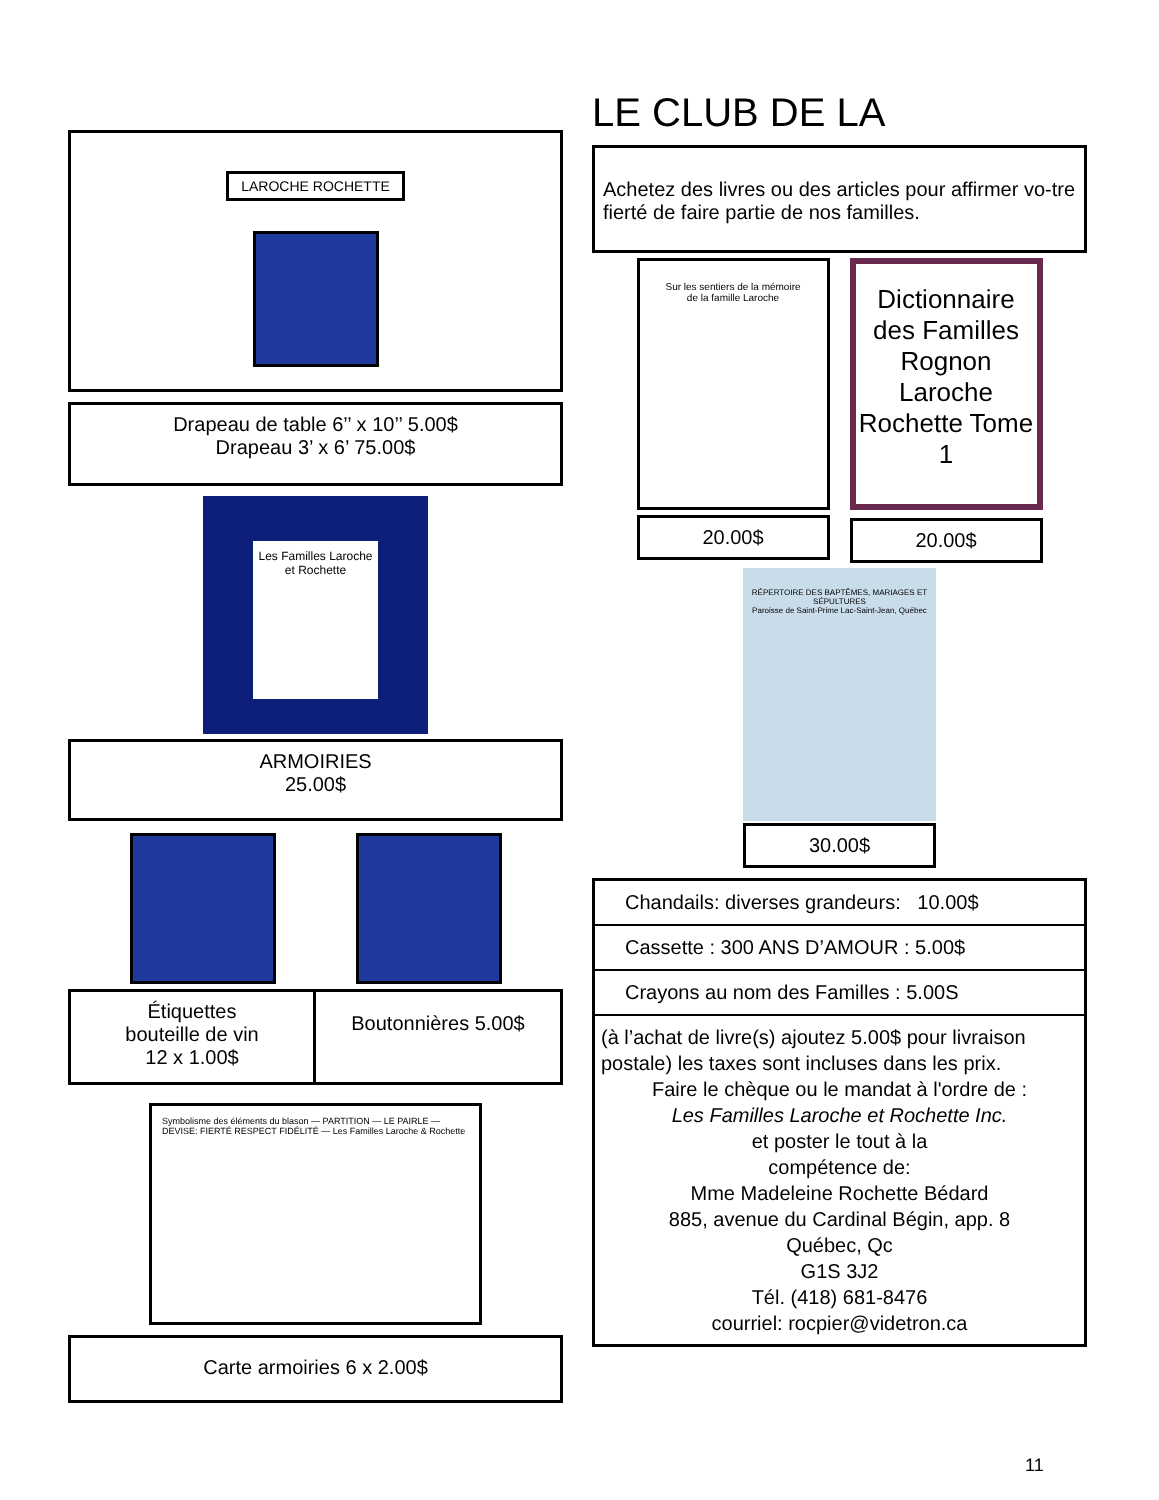LAROCHE ROCHETTE
Drapeau de table 6’’ x 10’’ 5.00$
Drapeau 3’ x 6’ 75.00$
Les Familles Laroche
et Rochette
ARMOIRIES
25.00$
Étiquettes
bouteille de vin
12 x 1.00$
Boutonnières 5.00$
Symbolisme des éléments du blason — PARTITION — LE PAIRLE — DEVISE: FIERTÉ RESPECT FIDÉLITÉ — Les Familles Laroche & Rochette
Carte armoiries 6 x 2.00$
LE CLUB DE LA
Achetez des livres ou des articles pour affirmer vo-tre fierté de faire partie de nos familles.
Sur les sentiers de la mémoire de la famille Laroche
20.00$
Dictionnaire des Familles Rognon Laroche Rochette Tome 1
20.00$
RÉPERTOIRE DES BAPTÊMES, MARIAGES ET SÉPULTURES
Paroisse de Saint-Prime Lac-Saint-Jean, Québec
30.00$
Chandails: diverses grandeurs: 10.00$
Cassette : 300 ANS D’AMOUR : 5.00$
Crayons au nom des Familles : 5.00S
(à l’achat de livre(s) ajoutez 5.00$ pour livraison postale) les taxes sont incluses dans les prix.
Faire le chèque ou le mandat à l'ordre de :
Les Familles Laroche et Rochette Inc.
et poster le tout à la
compétence de:
Mme Madeleine Rochette Bédard
885, avenue du Cardinal Bégin, app. 8
Québec, Qc
G1S 3J2
Tél. (418) 681-8476
courriel: rocpier@videtron.ca
11